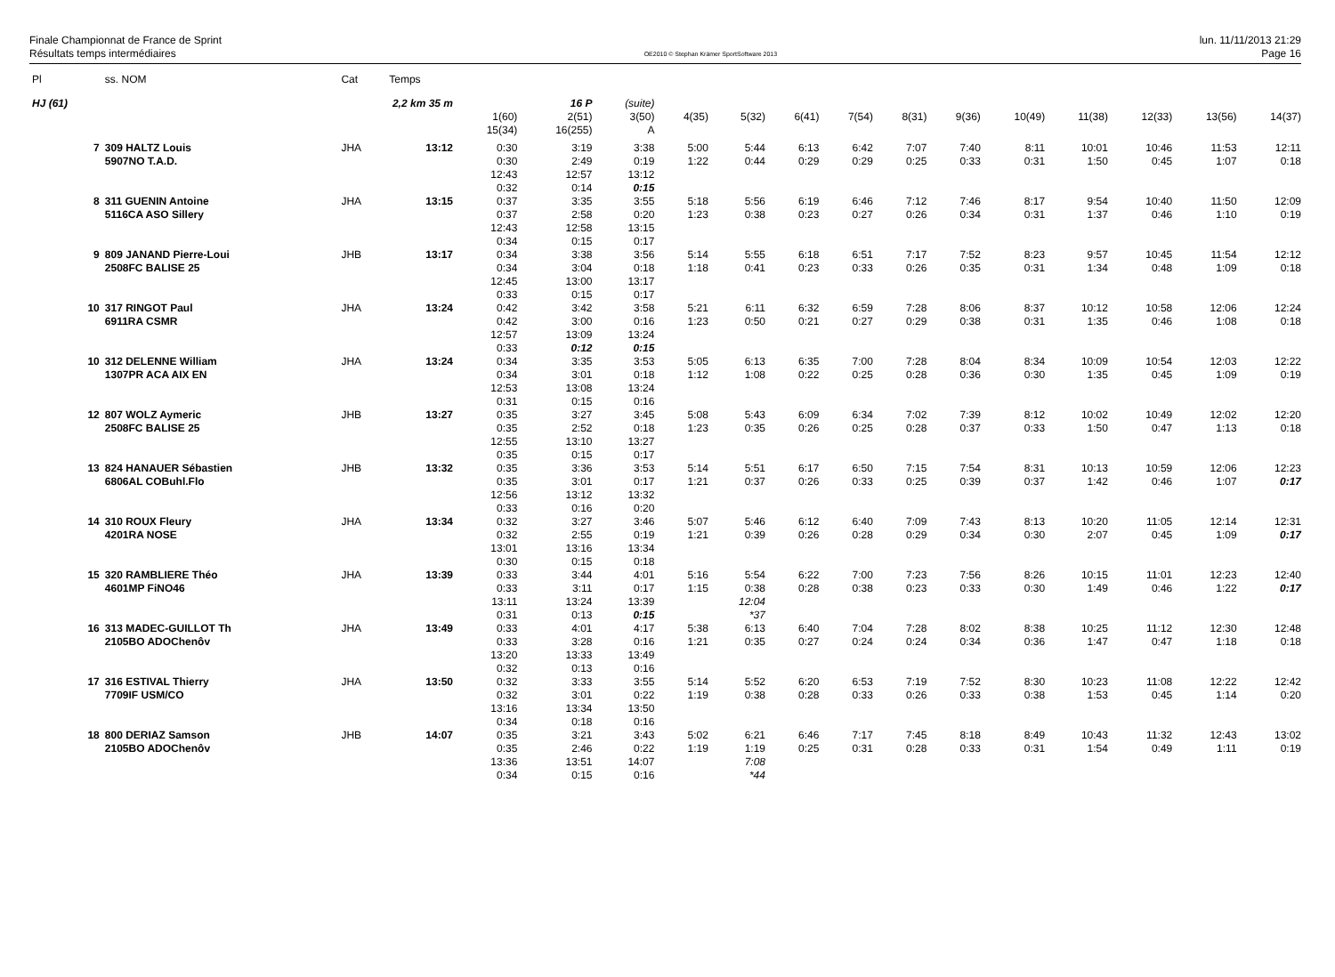Finale Championnat de France de Sprint
Résultats temps intermédiaires
OE2010 © Stephan Krämer SportSoftware 2013
lun. 11/11/2013 21:29
Page 16
| Pl | ss. NOM | Cat | Temps | | | | | | | | | | | | | | |
| HJ (61) | | 2,2 km 35 m | | 16 P | | (suite) | | | | | | | | | | | |
| | | | | 1(60) 15(34) | 2(51) 16(255) | 3(50) A | 4(35) | 5(32) | 6(41) | 7(54) | 8(31) | 9(36) | 10(49) | 11(38) | 12(33) | 13(56) | 14(37) |
| 7 | 309 HALTZ Louis 5907NO T.A.D. | JHA | 13:12 | 0:30 0:30 12:43 0:32 | 3:19 2:49 12:57 0:14 | 3:38 0:19 13:12 0:15 | 5:00 1:22 | 5:44 0:44 | 6:13 0:29 | 6:42 0:29 | 7:07 0:25 | 7:40 0:33 | 8:11 0:31 | 10:01 1:50 | 10:46 0:45 | 11:53 1:07 | 12:11 0:18 |
| 8 | 311 GUENIN Antoine 5116CA ASO Sillery | JHA | 13:15 | 0:37 0:37 12:43 0:34 | 3:35 2:58 12:58 0:15 | 3:55 0:20 13:15 0:17 | 5:18 1:23 | 5:56 0:38 | 6:19 0:23 | 6:46 0:27 | 7:12 0:26 | 7:46 0:34 | 8:17 0:31 | 9:54 1:37 | 10:40 0:46 | 11:50 1:10 | 12:09 0:19 |
| 9 | 809 JANAND Pierre-Loui 2508FC BALISE 25 | JHB | 13:17 | 0:34 0:34 12:45 0:33 | 3:38 3:04 13:00 0:15 | 3:56 0:18 13:17 0:17 | 5:14 1:18 | 5:55 0:41 | 6:18 0:23 | 6:51 0:33 | 7:17 0:26 | 7:52 0:35 | 8:23 0:31 | 9:57 1:34 | 10:45 0:48 | 11:54 1:09 | 12:12 0:18 |
| 10 | 317 RINGOT Paul 6911RA CSMR | JHA | 13:24 | 0:42 0:42 12:57 0:33 | 3:42 3:00 13:09 0:12 | 3:58 0:16 13:24 0:15 | 5:21 1:23 | 6:11 0:50 | 6:32 0:21 | 6:59 0:27 | 7:28 0:29 | 8:06 0:38 | 8:37 0:31 | 10:12 1:35 | 10:58 0:46 | 12:06 1:08 | 12:24 0:18 |
| 10 | 312 DELENNE William 1307PR ACA AIX EN | JHA | 13:24 | 0:34 0:34 12:53 0:31 | 3:35 3:01 13:08 0:15 | 3:53 0:18 13:24 0:16 | 5:05 1:12 | 6:13 1:08 | 6:35 0:22 | 7:00 0:25 | 7:28 0:28 | 8:04 0:36 | 8:34 0:30 | 10:09 1:35 | 10:54 0:45 | 12:03 1:09 | 12:22 0:19 |
| 12 | 807 WOLZ Aymeric 2508FC BALISE 25 | JHB | 13:27 | 0:35 0:35 12:55 0:35 | 3:27 2:52 13:10 0:15 | 3:45 0:18 13:27 0:17 | 5:08 1:23 | 5:43 0:35 | 6:09 0:26 | 6:34 0:25 | 7:02 0:28 | 7:39 0:37 | 8:12 0:33 | 10:02 1:50 | 10:49 0:47 | 12:02 1:13 | 12:20 0:18 |
| 13 | 824 HANAUER Sébastien 6806AL COBuhl.Flo | JHB | 13:32 | 0:35 0:35 12:56 0:33 | 3:36 3:01 13:12 0:16 | 3:53 0:17 13:32 0:20 | 5:14 1:21 | 5:51 0:37 | 6:17 0:26 | 6:50 0:33 | 7:15 0:25 | 7:54 0:39 | 8:31 0:37 | 10:13 1:42 | 10:59 0:46 | 12:06 1:07 | 12:23 0:17 |
| 14 | 310 ROUX Fleury 4201RA NOSE | JHA | 13:34 | 0:32 0:32 13:01 0:30 | 3:27 2:55 13:16 0:15 | 3:46 0:19 13:34 0:18 | 5:07 1:21 | 5:46 0:39 | 6:12 0:26 | 6:40 0:28 | 7:09 0:29 | 7:43 0:34 | 8:13 0:30 | 10:20 2:07 | 11:05 0:45 | 12:14 1:09 | 12:31 0:17 |
| 15 | 320 RAMBLIERE Théo 4601MP FiNO46 | JHA | 13:39 | 0:33 0:33 13:11 0:31 | 3:44 3:11 13:24 0:13 | 4:01 0:17 13:39 0:15 | 5:16 1:15 | 5:54 0:38 12:04 *37 | 6:22 0:28 | 7:00 0:38 | 7:23 0:23 | 7:56 0:33 | 8:26 0:30 | 10:15 1:49 | 11:01 0:46 | 12:23 1:22 | 12:40 0:17 |
| 16 | 313 MADEC-GUILLOT Th 2105BO ADOChenôv | JHA | 13:49 | 0:33 0:33 13:20 0:32 | 4:01 3:28 13:33 0:13 | 4:17 0:16 13:49 0:16 | 5:38 1:21 | 6:13 0:35 | 6:40 0:27 | 7:04 0:24 | 7:28 0:24 | 8:02 0:34 | 8:38 0:36 | 10:25 1:47 | 11:12 0:47 | 12:30 1:18 | 12:48 0:18 |
| 17 | 316 ESTIVAL Thierry 7709IF USM/CO | JHA | 13:50 | 0:32 0:32 13:16 0:34 | 3:33 3:01 13:34 0:18 | 3:55 0:22 13:50 0:16 | 5:14 1:19 | 5:52 0:38 | 6:20 0:28 | 6:53 0:33 | 7:19 0:26 | 7:52 0:33 | 8:30 0:38 | 10:23 1:53 | 11:08 0:45 | 12:22 1:14 | 12:42 0:20 |
| 18 | 800 DERIAZ Samson 2105BO ADOChenôv | JHB | 14:07 | 0:35 0:35 13:36 0:34 | 3:21 2:46 13:51 0:15 | 3:43 0:22 14:07 0:16 | 5:02 1:19 | 6:21 1:19 7:08 *44 | 6:46 0:25 | 7:17 0:31 | 7:45 0:28 | 8:18 0:33 | 8:49 0:31 | 10:43 1:54 | 11:32 0:49 | 12:43 1:11 | 13:02 0:19 |